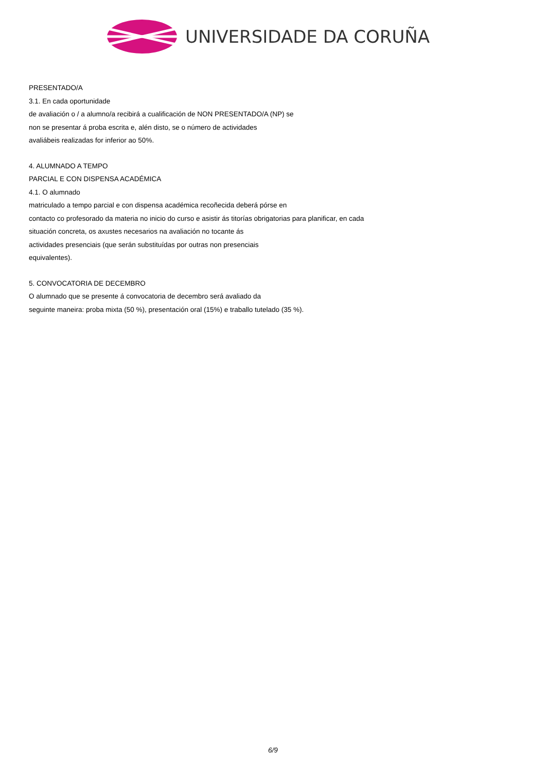UNIVERSIDADE DA CORUÑA
PRESENTADO/A
3.1. En cada oportunidade
de avaliación o / a alumno/a recibirá a cualificación de NON PRESENTADO/A (NP) se
non se presentar á proba escrita e, alén disto, se o número de actividades
avaliábeis realizadas for inferior ao 50%.
4. ALUMNADO A TEMPO
PARCIAL E CON DISPENSA ACADÉMICA
4.1. O alumnado
matriculado a tempo parcial e con dispensa académica recoñecida deberá pórse en
contacto co profesorado da materia no inicio do curso e asistir ás titorías obrigatorias para planificar, en cada
situación concreta, os axustes necesarios na avaliación no tocante ás
actividades presenciais (que serán substituídas por outras non presenciais
equivalentes).
5. CONVOCATORIA DE DECEMBRO
O alumnado que se presente á convocatoria de decembro será avaliado da
seguinte maneira: proba mixta (50 %), presentación oral (15%) e traballo tutelado (35 %).
6/9